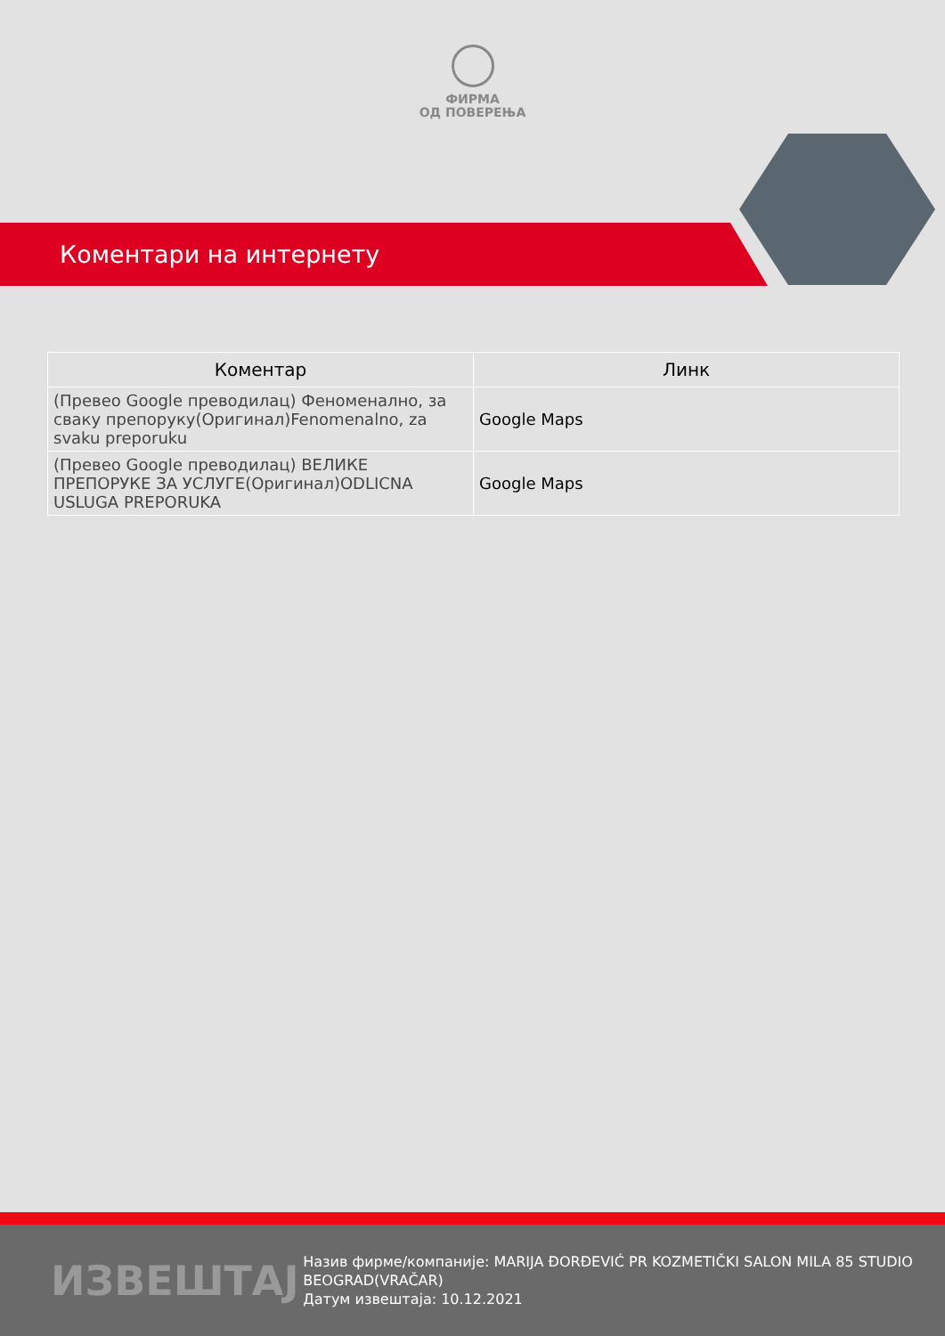ФИРМА
ОД ПОВЕРЕЊА
Коментари на интернету
| Коментар | Линк |
| --- | --- |
| (Превео Google преводилац) Феноменално, за сваку препоруку(Оригинал)Fenomenalno, za svaku preporuku | Google Maps |
| (Превео Google преводилац) ВЕЛИКЕ ПРЕПОРУКЕ ЗА УСЛУГЕ(Оригинал)ODLICNA USLUGA PREPORUKA | Google Maps |
ИЗВЕШТАЈ
Назив фирме/компаније: MARIJA ĐORĐEVIĆ PR KOZMETIČKI SALON MILA 85 STUDIO BEOGRAD(VRAČAR)
Датум извештаја: 10.12.2021